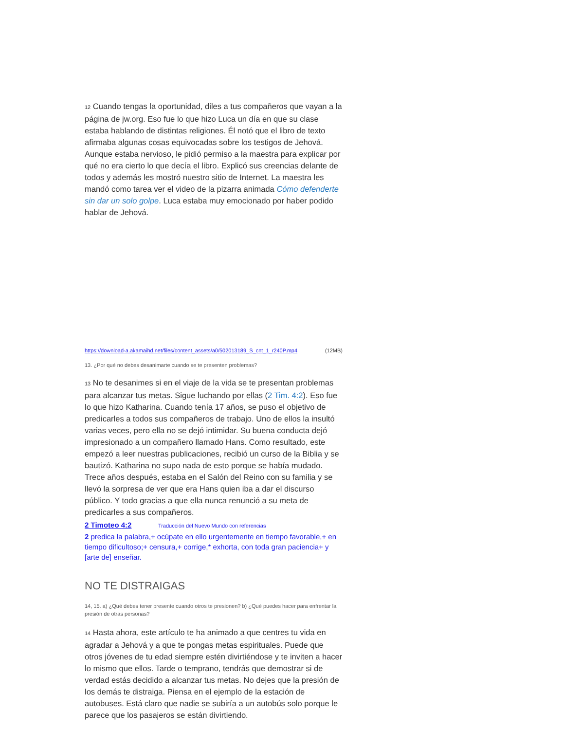12 Cuando tengas la oportunidad, diles a tus compañeros que vayan a la página de jw.org. Eso fue lo que hizo Luca un día en que su clase estaba hablando de distintas religiones. Él notó que el libro de texto afirmaba algunas cosas equivocadas sobre los testigos de Jehová. Aunque estaba nervioso, le pidió permiso a la maestra para explicar por qué no era cierto lo que decía el libro. Explicó sus creencias delante de todos y además les mostró nuestro sitio de Internet. La maestra les mandó como tarea ver el video de la pizarra animada Cómo defenderte sin dar un solo golpe. Luca estaba muy emocionado por haber podido hablar de Jehová.
https://download-a.akamaihd.net/files/content_assets/a0/502013189_S_cnt_1_r240P.mp4 (12MB)
13. ¿Por qué no debes desanimarte cuando se te presenten problemas?
13 No te desanimes si en el viaje de la vida se te presentan problemas para alcanzar tus metas. Sigue luchando por ellas (2 Tim. 4:2). Eso fue lo que hizo Katharina. Cuando tenía 17 años, se puso el objetivo de predicarles a todos sus compañeros de trabajo. Uno de ellos la insultó varias veces, pero ella no se dejó intimidar. Su buena conducta dejó impresionado a un compañero llamado Hans. Como resultado, este empezó a leer nuestras publicaciones, recibió un curso de la Biblia y se bautizó. Katharina no supo nada de esto porque se había mudado. Trece años después, estaba en el Salón del Reino con su familia y se llevó la sorpresa de ver que era Hans quien iba a dar el discurso público. Y todo gracias a que ella nunca renunció a su meta de predicarles a sus compañeros.
2 Timoteo 4:2 Traducción del Nuevo Mundo con referencias
2 predica la palabra,+ ocúpate en ello urgentemente en tiempo favorable,+ en tiempo dificultoso;+ censura,+ corrige,* exhorta, con toda gran paciencia+ y [arte de] enseñar.
NO TE DISTRAIGAS
14, 15. a) ¿Qué debes tener presente cuando otros te presionen? b) ¿Qué puedes hacer para enfrentar la presión de otras personas?
14 Hasta ahora, este artículo te ha animado a que centres tu vida en agradar a Jehová y a que te pongas metas espirituales. Puede que otros jóvenes de tu edad siempre estén divirtiéndose y te inviten a hacer lo mismo que ellos. Tarde o temprano, tendrás que demostrar si de verdad estás decidido a alcanzar tus metas. No dejes que la presión de los demás te distraiga. Piensa en el ejemplo de la estación de autobuses. Está claro que nadie se subiría a un autobús solo porque le parece que los pasajeros se están divirtiendo.